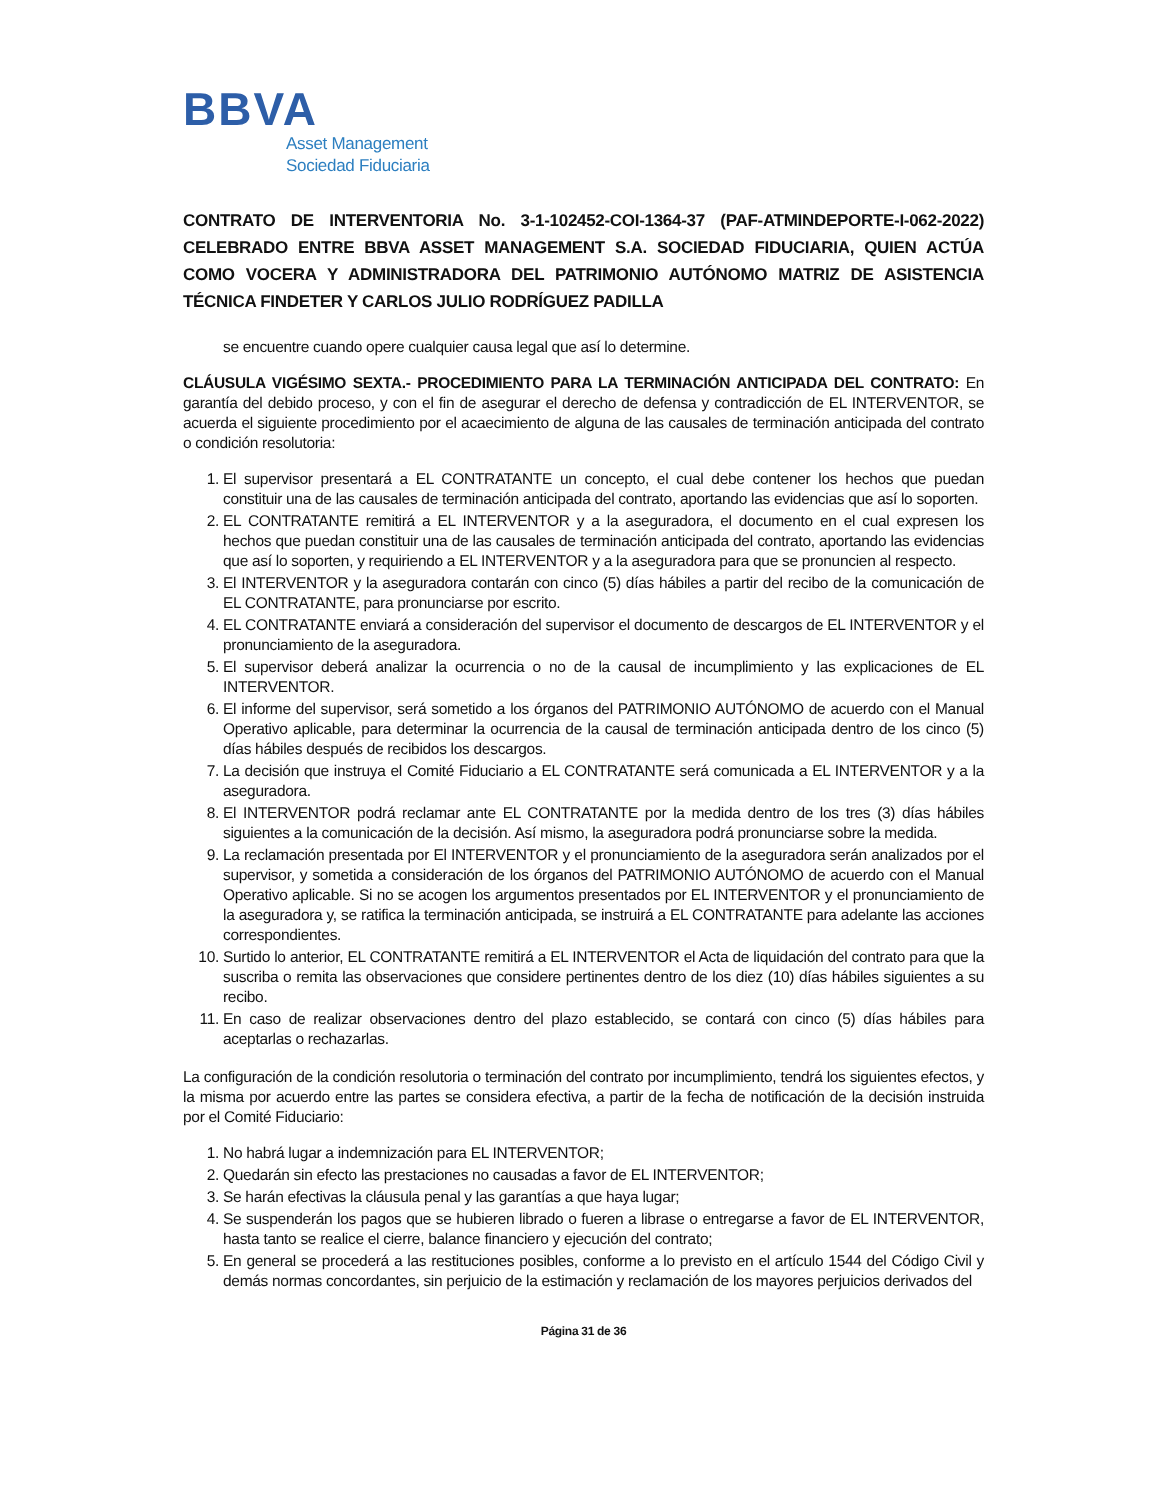BBVA
Asset Management
Sociedad Fiduciaria
CONTRATO DE INTERVENTORIA No. 3-1-102452-COI-1364-37 (PAF-ATMINDEPORTE-I-062-2022) CELEBRADO ENTRE BBVA ASSET MANAGEMENT S.A. SOCIEDAD FIDUCIARIA, QUIEN ACTÚA COMO VOCERA Y ADMINISTRADORA DEL PATRIMONIO AUTÓNOMO MATRIZ DE ASISTENCIA TÉCNICA FINDETER Y CARLOS JULIO RODRÍGUEZ PADILLA
se encuentre cuando opere cualquier causa legal que así lo determine.
CLÁUSULA VIGÉSIMO SEXTA.- PROCEDIMIENTO PARA LA TERMINACIÓN ANTICIPADA DEL CONTRATO: En garantía del debido proceso, y con el fin de asegurar el derecho de defensa y contradicción de EL INTERVENTOR, se acuerda el siguiente procedimiento por el acaecimiento de alguna de las causales de terminación anticipada del contrato o condición resolutoria:
1. El supervisor presentará a EL CONTRATANTE un concepto, el cual debe contener los hechos que puedan constituir una de las causales de terminación anticipada del contrato, aportando las evidencias que así lo soporten.
2. EL CONTRATANTE remitirá a EL INTERVENTOR y a la aseguradora, el documento en el cual expresen los hechos que puedan constituir una de las causales de terminación anticipada del contrato, aportando las evidencias que así lo soporten, y requiriendo a EL INTERVENTOR y a la aseguradora para que se pronuncien al respecto.
3. El INTERVENTOR y la aseguradora contarán con cinco (5) días hábiles a partir del recibo de la comunicación de EL CONTRATANTE, para pronunciarse por escrito.
4. EL CONTRATANTE enviará a consideración del supervisor el documento de descargos de EL INTERVENTOR y el pronunciamiento de la aseguradora.
5. El supervisor deberá analizar la ocurrencia o no de la causal de incumplimiento y las explicaciones de EL INTERVENTOR.
6. El informe del supervisor, será sometido a los órganos del PATRIMONIO AUTÓNOMO de acuerdo con el Manual Operativo aplicable, para determinar la ocurrencia de la causal de terminación anticipada dentro de los cinco (5) días hábiles después de recibidos los descargos.
7. La decisión que instruya el Comité Fiduciario a EL CONTRATANTE será comunicada a EL INTERVENTOR y a la aseguradora.
8. El INTERVENTOR podrá reclamar ante EL CONTRATANTE por la medida dentro de los tres (3) días hábiles siguientes a la comunicación de la decisión. Así mismo, la aseguradora podrá pronunciarse sobre la medida.
9. La reclamación presentada por El INTERVENTOR y el pronunciamiento de la aseguradora serán analizados por el supervisor, y sometida a consideración de los órganos del PATRIMONIO AUTÓNOMO de acuerdo con el Manual Operativo aplicable. Si no se acogen los argumentos presentados por EL INTERVENTOR y el pronunciamiento de la aseguradora y, se ratifica la terminación anticipada, se instruirá a EL CONTRATANTE para adelante las acciones correspondientes.
10. Surtido lo anterior, EL CONTRATANTE remitirá a EL INTERVENTOR el Acta de liquidación del contrato para que la suscriba o remita las observaciones que considere pertinentes dentro de los diez (10) días hábiles siguientes a su recibo.
11. En caso de realizar observaciones dentro del plazo establecido, se contará con cinco (5) días hábiles para aceptarlas o rechazarlas.
La configuración de la condición resolutoria o terminación del contrato por incumplimiento, tendrá los siguientes efectos, y la misma por acuerdo entre las partes se considera efectiva, a partir de la fecha de notificación de la decisión instruida por el Comité Fiduciario:
1. No habrá lugar a indemnización para EL INTERVENTOR;
2. Quedarán sin efecto las prestaciones no causadas a favor de EL INTERVENTOR;
3. Se harán efectivas la cláusula penal y las garantías a que haya lugar;
4. Se suspenderán los pagos que se hubieren librado o fueren a librase o entregarse a favor de EL INTERVENTOR, hasta tanto se realice el cierre, balance financiero y ejecución del contrato;
5. En general se procederá a las restituciones posibles, conforme a lo previsto en el artículo 1544 del Código Civil y demás normas concordantes, sin perjuicio de la estimación y reclamación de los mayores perjuicios derivados del
Página 31 de 36